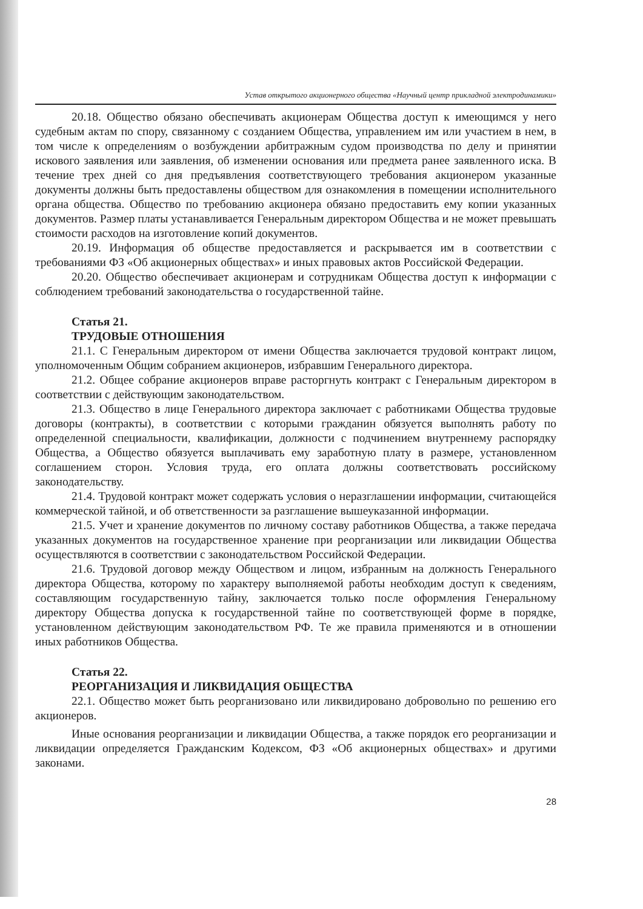Устав открытого акционерного общества «Научный центр прикладной электродинамики»
20.18. Общество обязано обеспечивать акционерам Общества доступ к имеющимся у него судебным актам по спору, связанному с созданием Общества, управлением им или участием в нем, в том числе к определениям о возбуждении арбитражным судом производства по делу и принятии искового заявления или заявления, об изменении основания или предмета ранее заявленного иска. В течение трех дней со дня предъявления соответствующего требования акционером указанные документы должны быть предоставлены обществом для ознакомления в помещении исполнительного органа общества. Общество по требованию акционера обязано предоставить ему копии указанных документов. Размер платы устанавливается Генеральным директором Общества и не может превышать стоимости расходов на изготовление копий документов.
20.19. Информация об обществе предоставляется и раскрывается им в соответствии с требованиями ФЗ «Об акционерных обществах» и иных правовых актов Российской Федерации.
20.20. Общество обеспечивает акционерам и сотрудникам Общества доступ к информации с соблюдением требований законодательства о государственной тайне.
Статья 21.
ТРУДОВЫЕ ОТНОШЕНИЯ
21.1. С Генеральным директором от имени Общества заключается трудовой контракт лицом, уполномоченным Общим собранием акционеров, избравшим Генерального директора.
21.2. Общее собрание акционеров вправе расторгнуть контракт с Генеральным директором в соответствии с действующим законодательством.
21.3. Общество в лице Генерального директора заключает с работниками Общества трудовые договоры (контракты), в соответствии с которыми гражданин обязуется выполнять работу по определенной специальности, квалификации, должности с подчинением внутреннему распорядку Общества, а Общество обязуется выплачивать ему заработную плату в размере, установленном соглашением сторон. Условия труда, его оплата должны соответствовать российскому законодательству.
21.4. Трудовой контракт может содержать условия о неразглашении информации, считающейся коммерческой тайной, и об ответственности за разглашение вышеуказанной информации.
21.5. Учет и хранение документов по личному составу работников Общества, а также передача указанных документов на государственное хранение при реорганизации или ликвидации Общества осуществляются в соответствии с законодательством Российской Федерации.
21.6. Трудовой договор между Обществом и лицом, избранным на должность Генерального директора Общества, которому по характеру выполняемой работы необходим доступ к сведениям, составляющим государственную тайну, заключается только после оформления Генеральному директору Общества допуска к государственной тайне по соответствующей форме в порядке, установленном действующим законодательством РФ. Те же правила применяются и в отношении иных работников Общества.
Статья 22.
РЕОРГАНИЗАЦИЯ И ЛИКВИДАЦИЯ ОБЩЕСТВА
22.1. Общество может быть реорганизовано или ликвидировано добровольно по решению его акционеров.
Иные основания реорганизации и ликвидации Общества, а также порядок его реорганизации и ликвидации определяется Гражданским Кодексом, ФЗ «Об акционерных обществах» и другими законами.
28